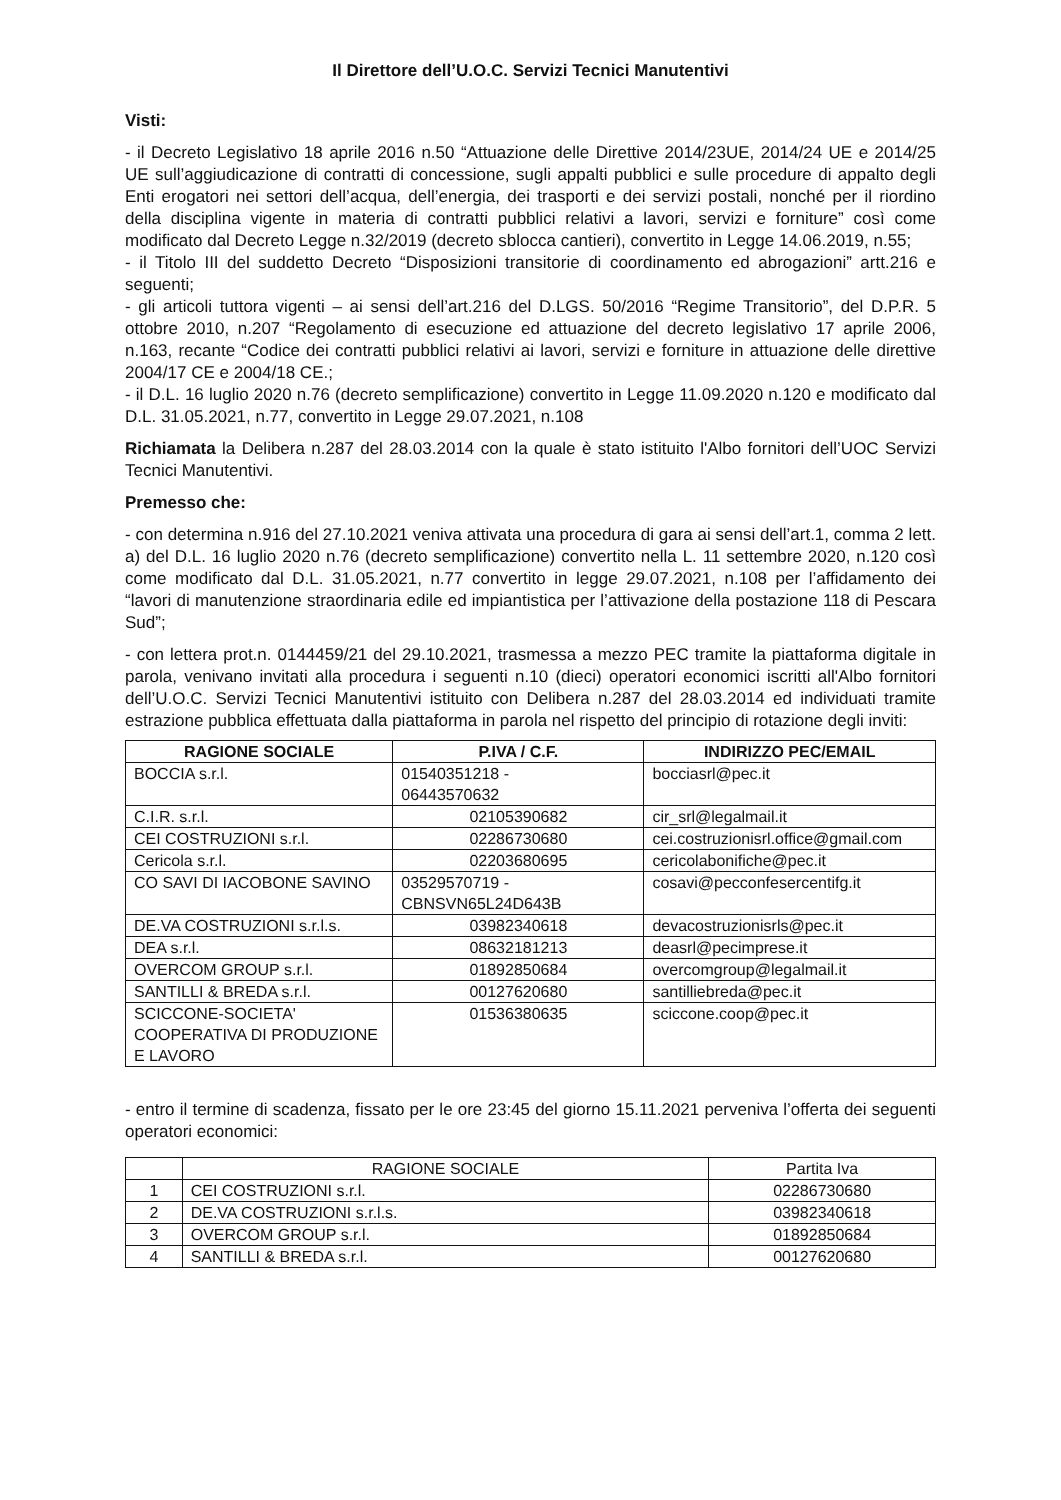Il Direttore dell’U.O.C. Servizi Tecnici Manutentivi
Visti:
- il Decreto Legislativo 18 aprile 2016 n.50 “Attuazione delle Direttive 2014/23UE, 2014/24 UE e 2014/25 UE sull’aggiudicazione di contratti di concessione, sugli appalti pubblici e sulle procedure di appalto degli Enti erogatori nei settori dell’acqua, dell’energia, dei trasporti e dei servizi postali, nonché per il riordino della disciplina vigente in materia di contratti pubblici relativi a lavori, servizi e forniture” così come modificato dal Decreto Legge n.32/2019 (decreto sblocca cantieri), convertito in Legge 14.06.2019, n.55;
- il Titolo III del suddetto Decreto “Disposizioni transitorie di coordinamento ed abrogazioni” artt.216 e seguenti;
- gli articoli tuttora vigenti – ai sensi dell’art.216 del D.LGS. 50/2016 “Regime Transitorio”, del D.P.R. 5 ottobre 2010, n.207 “Regolamento di esecuzione ed attuazione del decreto legislativo 17 aprile 2006, n.163, recante “Codice dei contratti pubblici relativi ai lavori, servizi e forniture in attuazione delle direttive 2004/17 CE e 2004/18 CE.;
- il D.L. 16 luglio 2020 n.76 (decreto semplificazione) convertito in Legge 11.09.2020 n.120 e modificato dal D.L. 31.05.2021, n.77, convertito in Legge 29.07.2021, n.108
Richiamata la Delibera n.287 del 28.03.2014 con la quale è stato istituito l'Albo fornitori dell’UOC Servizi Tecnici Manutentivi.
Premesso che:
- con determina n.916 del 27.10.2021 veniva attivata una procedura di gara ai sensi dell’art.1, comma 2 lett. a) del D.L. 16 luglio 2020 n.76 (decreto semplificazione) convertito nella L. 11 settembre 2020, n.120 così come modificato dal D.L. 31.05.2021, n.77 convertito in legge 29.07.2021, n.108 per l’affidamento dei “lavori di manutenzione straordinaria edile ed impiantistica per l’attivazione della postazione 118 di Pescara Sud”;
- con lettera prot.n. 0144459/21 del 29.10.2021, trasmessa a mezzo PEC tramite la piattaforma digitale in parola, venivano invitati alla procedura i seguenti n.10 (dieci) operatori economici iscritti all'Albo fornitori dell’U.O.C. Servizi Tecnici Manutentivi istituito con Delibera n.287 del 28.03.2014 ed individuati tramite estrazione pubblica effettuata dalla piattaforma in parola nel rispetto del principio di rotazione degli inviti:
| RAGIONE SOCIALE | P.IVA / C.F. | INDIRIZZO PEC/EMAIL |
| --- | --- | --- |
| BOCCIA s.r.l. | 01540351218 - 06443570632 | bocciasrl@pec.it |
| C.I.R. s.r.l. | 02105390682 | cir_srl@legalmail.it |
| CEI COSTRUZIONI s.r.l. | 02286730680 | cei.costruzionisrl.office@gmail.com |
| Cericola s.r.l. | 02203680695 | cericolabonifiche@pec.it |
| CO SAVI DI IACOBONE SAVINO | 03529570719 - CBNSVN65L24D643B | cosavi@pecconfesercentifg.it |
| DE.VA COSTRUZIONI s.r.l.s. | 03982340618 | devacostruzionisrls@pec.it |
| DEA s.r.l. | 08632181213 | deasrl@pecimprese.it |
| OVERCOM GROUP s.r.l. | 01892850684 | overcomgroup@legalmail.it |
| SANTILLI & BREDA s.r.l. | 00127620680 | santilliebreda@pec.it |
| SCICCONE-SOCIETA' COOPERATIVA DI PRODUZIONE E LAVORO | 01536380635 | sciccone.coop@pec.it |
- entro il termine di scadenza, fissato per le ore 23:45 del giorno 15.11.2021 perveniva l’offerta dei seguenti operatori economici:
| | RAGIONE SOCIALE | Partita Iva |
| --- | --- | --- |
| 1 | CEI COSTRUZIONI s.r.l. | 02286730680 |
| 2 | DE.VA COSTRUZIONI s.r.l.s. | 03982340618 |
| 3 | OVERCOM GROUP s.r.l. | 01892850684 |
| 4 | SANTILLI & BREDA s.r.l. | 00127620680 |